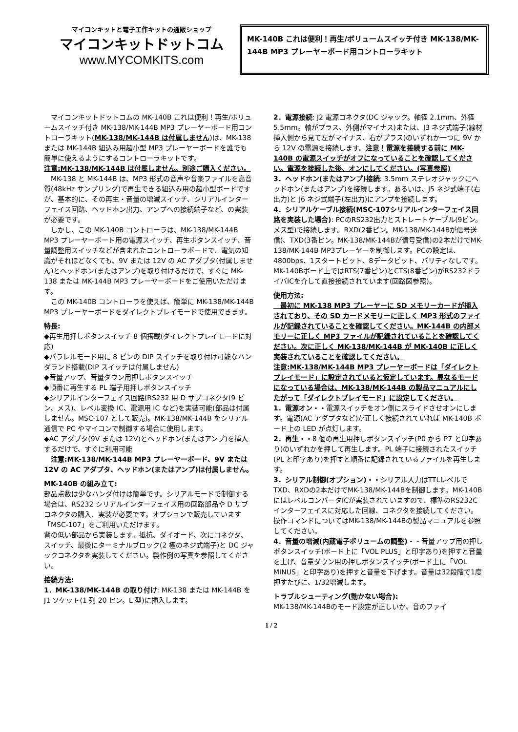マイコンキットと電子工作キットの通販ショップ
マイコンキットドットコム
www.MYCOMKITS.com
MK-140B これは便利！再生/ボリュームスイッチ付き MK-138/MK-144B MP3 プレーヤーボード用コントローラキット
　マイコンキットドットコムの MK-140B これは便利！再生/ボリュームスイッチ付き MK-138/MK-144B MP3 プレーヤーボード用コントローラキット(MK-138/MK-144B は付属しません)は、MK-138 または MK-144B 組込み用超小型 MP3 プレーヤーボードを誰でも簡単に使えるようにするコントローラキットです。
注意:MK-138/MK-144B は付属しません。別途ご購入ください。
　MK-138 と MK-144B は、MP3 形式の音声や音楽ファイルを高音質(48kHz サンプリング)で再生できる組込み用の超小型ボードですが、基本的に、その再生・音量の増減スイッチ、シリアルインターフェイス回路、ヘッドホン出力、アンプへの接続端子など、の実装が必要です。
　しかし、この MK-140B コントローラは、MK-138/MK-144B MP3 プレーヤーボード用の電源スイッチ、再生ボタンスイッチ、音量調整用スイッチなどが含まれたコントローラボードで、電気の知識がそれほどなくても、9V または 12V の AC アダプタ(付属しません)とヘッドホン(またはアンプ)を取り付けるだけで、すぐに MK-138 または MK-144B MP3 プレーヤーボードをご使用いただけます。
　この MK-140B コントローラを使えば、簡単に MK-138/MK-144B MP3 プレーヤーボードをダイレクトプレイモードで使用できます。
特長:
◆再生用押しボタンスイッチ 8 個搭載(ダイレクトプレイモードに対応)
◆パラレルモード用に 8 ピンの DIP スイッチを取り付け可能なハンダランド搭載(DIP スイッチは付属しません)
◆音量アップ、音量ダウン用押しボタンスイッチ
◆順番に再生する PL 端子用押しボタンスイッチ
◆シリアルインターフェイス回路(RS232 用 D サブコネクタ(9 ピン、メス)、レベル変換 IC、電源用 IC など)を実装可能(部品は付属しません。MSC-107 として販売)。MK-138/MK-144B をシリアル通信で PC やマイコンで制御する場合に使用します。
◆AC アダプタ(9V または 12V)とヘッドホン(またはアンプ)を挿入するだけで、すぐに利用可能
　注意:MK-138/MK-144B MP3 プレーヤーボード、9V または 12V の AC アダプタ、ヘッドホン(またはアンプ)は付属しません。
MK-140B の組み立て:
部品点数は少なハンダ付けは簡単です。シリアルモードで制御する場合は、RS232 シリアルインターフェイス用の回路部品や D サブコネクタの購入、実装が必要です。オプションで販売しています「MSC-107」をご利用いただけます。
背の低い部品から実装します。抵抗、ダイオード、次にコネクタ、スイッチ、最後にターミナルブロック(2 極のネジ式端子)と DC ジャックコネクタを実装してください。製作例の写真を参照してください。
接続方法:
1．MK-138/MK-144B の取り付け: MK-138 または MK-144B を J1 ソケット(1 列 20 ピン。L 型)に挿入します。
2．電源接続: J2 電源コネクタ(DC ジャック。軸径 2.1mm、外径 5.5mm。軸がプラス、外側がマイナス)または、J3 ネジ式端子(線材挿入側から見て左がマイナス、右がプラス)のいずれか一つに 9V から 12V の電源を接続します。注意！電源を接続する前に MK-140B の電源スイッチがオフになっていることを確認してください。電源を接続した後、オンにしてください。(写真参照)
3．ヘッドホン(またはアンプ)接続: 3.5mm ステレオジャックにヘッドホン(またはアンプ)を接続します。あるいは、J5 ネジ式端子(右出力)と J6 ネジ式端子(左出力)にアンプを接続します。
4．シリアルケーブル接続(MSC-107シリアルインターフェイス回路を実装した場合): PCのRS232出力とストレートケーブル(9ピン。メス型)で接続します。RXD(2番ピン。MK-138/MK-144Bが信号送信)、TXD(3番ピン。MK-138/MK-144Bが信号受信)の2本だけでMK-138/MK-144B MP3プレーヤーを制御します。PCの設定は、4800bps、1スタートビット、8データビット、パリティなしです。MK-140Bボード上ではRTS(7番ピン)とCTS(8番ピン)がRS232ドライバICを介して直接接続されています(回路図参照)。
使用方法:
　最初に MK-138 MP3 プレーヤーに SD メモリーカードが挿入されており、その SD カードメモリーに正しく MP3 形式のファイルが記録されていることを確認してください。MK-144B の内部メモリーに正しく MP3 ファイルが記録されていることを確認してください。次に正しく MK-138/MK-144B が MK-140B に正しく実装されていることを確認してください。
注意:MK-138/MK-144B MP3 プレーヤーボードは「ダイレクトプレイモード」に設定されていると仮定しています。異なるモードになっている場合は、MK-138/MK-144B の製品マニュアルにしたがって「ダイレクトプレイモード」に設定してください。
1．電源オン・・電源スイッチをオン側にスライドさせオンにします。電源(AC アダプタなど)が正しく接続されていれば MK-140B ボード上の LED が点灯します。
2．再生・・8 個の再生用押しボタンスイッチ(P0 から P7 と印字あり)のいずれかを押して再生します。PL 端子に接続されたスイッチ(PL と印字あり)を押すと順番に記録されているファイルを再生します。
3．シリアル制御(オプション)・・シリアル入力はTTLレベルでTXD、RXDの2本だけでMK-138/MK-144Bを制御します。MK-140BにはレベルコンバータICが実装されていますので、標準のRS232Cインターフェイスに対応した回線、コネクタを接続してください。操作コマンドについてはMK-138/MK-144Bの製品マニュアルを参照してください。
4．音量の増減(内蔵電子ボリュームの調整)・・音量アップ用の押しボタンスイッチ(ボード上に「VOL PLUS」と印字あり)を押すと音量を上げ、音量ダウン用の押しボタンスイッチ(ボード上に「VOL MINUS」と印字あり)を押すと音量を下げます。音量は32段階で1度押すたびに、1/32増減します。
トラブルシューティング(動かない場合):
MK-138/MK-144Bのモード設定が正しいか、音のファイ
1 / 2